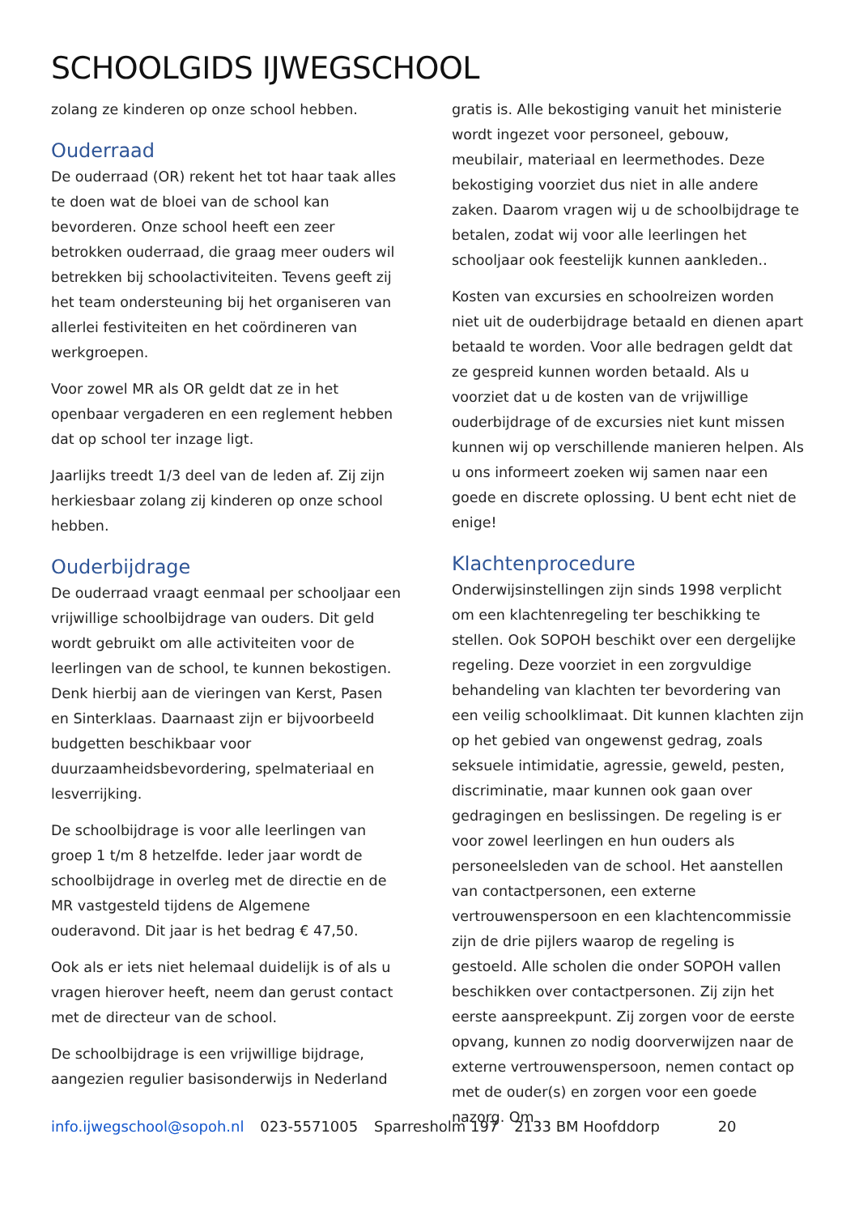SCHOOLGIDS IJWEGSCHOOL
zolang ze kinderen op onze school hebben.
Ouderraad
De ouderraad (OR) rekent het tot haar taak alles te doen wat de bloei van de school kan bevorderen. Onze school heeft een zeer betrokken ouderraad, die graag meer ouders wil betrekken bij schoolactiviteiten. Tevens geeft zij het team ondersteuning bij het organiseren van allerlei festiviteiten en het coördineren van werkgroepen.
Voor zowel MR als OR geldt dat ze in het openbaar vergaderen en een reglement hebben dat op school ter inzage ligt.
Jaarlijks treedt 1/3 deel van de leden af. Zij zijn herkiesbaar zolang zij kinderen op onze school hebben.
Ouderbijdrage
De ouderraad vraagt eenmaal per schooljaar een vrijwillige schoolbijdrage van ouders. Dit geld wordt gebruikt om alle activiteiten voor de leerlingen van de school, te kunnen bekostigen. Denk hierbij aan de vieringen van Kerst, Pasen en Sinterklaas. Daarnaast zijn er bijvoorbeeld budgetten beschikbaar voor duurzaamheidsbevordering, spelmateriaal en lesverrijking.
De schoolbijdrage is voor alle leerlingen van groep 1 t/m 8 hetzelfde. Ieder jaar wordt de schoolbijdrage in overleg met de directie en de MR vastgesteld tijdens de Algemene ouderavond. Dit jaar is het bedrag € 47,50.
Ook als er iets niet helemaal duidelijk is of als u vragen hierover heeft, neem dan gerust contact met de directeur van de school.
De schoolbijdrage is een vrijwillige bijdrage, aangezien regulier basisonderwijs in Nederland
gratis is. Alle bekostiging vanuit het ministerie wordt ingezet voor personeel, gebouw, meubilair, materiaal en leermethodes. Deze bekostiging voorziet dus niet in alle andere zaken. Daarom vragen wij u de schoolbijdrage te betalen, zodat wij voor alle leerlingen het schooljaar ook feestelijk kunnen aankleden..
Kosten van excursies en schoolreizen worden niet uit de ouderbijdrage betaald en dienen apart betaald te worden. Voor alle bedragen geldt dat ze gespreid kunnen worden betaald. Als u voorziet dat u de kosten van de vrijwillige ouderbijdrage of de excursies niet kunt missen kunnen wij op verschillende manieren helpen. Als u ons informeert zoeken wij samen naar een goede en discrete oplossing. U bent echt niet de enige!
Klachtenprocedure
Onderwijsinstellingen zijn sinds 1998 verplicht om een klachtenregeling ter beschikking te stellen. Ook SOPOH beschikt over een dergelijke regeling. Deze voorziet in een zorgvuldige behandeling van klachten ter bevordering van een veilig schoolklimaat. Dit kunnen klachten zijn op het gebied van ongewenst gedrag, zoals seksuele intimidatie, agressie, geweld, pesten, discriminatie, maar kunnen ook gaan over gedragingen en beslissingen. De regeling is er voor zowel leerlingen en hun ouders als personeelsleden van de school. Het aanstellen van contactpersonen, een externe vertrouwenspersoon en een klachtencommissie zijn de drie pijlers waarop de regeling is gestoeld. Alle scholen die onder SOPOH vallen beschikken over contactpersonen. Zij zijn het eerste aanspreekpunt. Zij zorgen voor de eerste opvang, kunnen zo nodig doorverwijzen naar de externe vertrouwenspersoon, nemen contact op met de ouder(s) en zorgen voor een goede nazorg. Om
info.ijwegschool@sopoh.nl 023-5571005 Sparresholm 197 2133 BM Hoofddorp 20